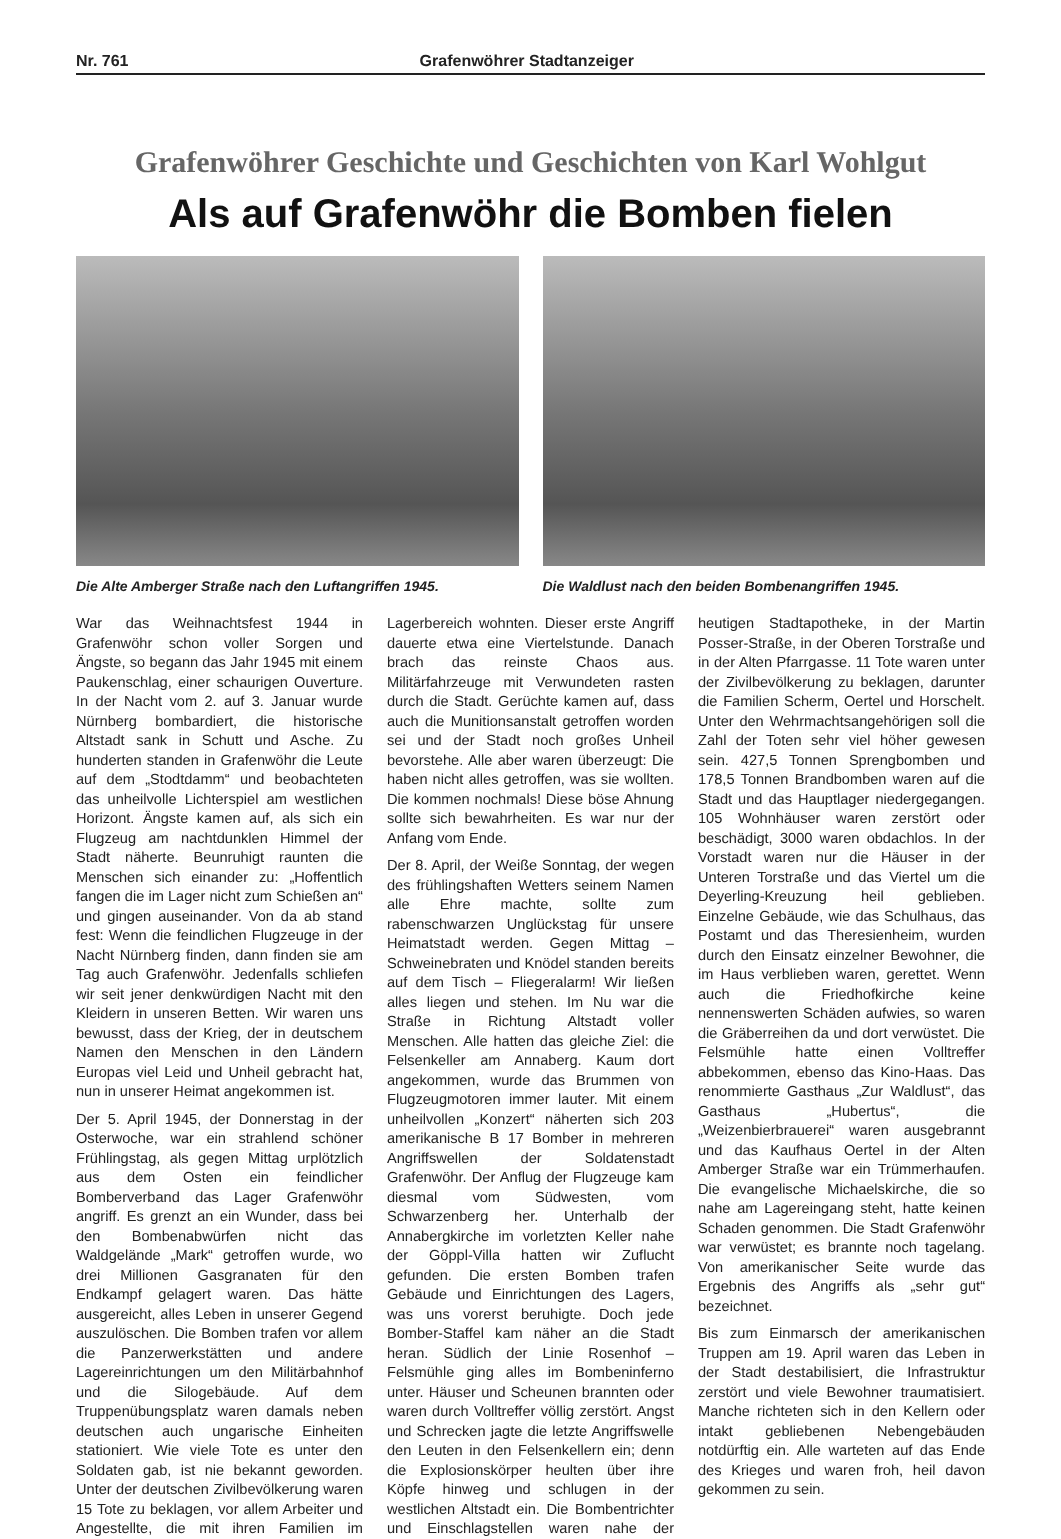Nr. 761 Grafenwöhrer Stadtanzeiger
Grafenwöhrer Geschichte und Geschichten von Karl Wohlgut
Als auf Grafenwöhr die Bomben fielen
Die Alte Amberger Straße nach den Luftangriffen 1945.
Die Waldlust nach den beiden Bombenangriffen 1945.
War das Weihnachtsfest 1944 in Grafenwöhr schon voller Sorgen und Ängste, so begann das Jahr 1945 mit einem Paukenschlag, einer schaurigen Ouverture. In der Nacht vom 2. auf 3. Januar wurde Nürnberg bombardiert, die historische Altstadt sank in Schutt und Asche. Zu hunderten standen in Grafenwöhr die Leute auf dem „Stodtdamm“ und beobachteten das unheilvolle Lichterspiel am westlichen Horizont. Ängste kamen auf, als sich ein Flugzeug am nachtdunklen Himmel der Stadt näherte. Beunruhigt raunten die Menschen sich einander zu: „Hoffentlich fangen die im Lager nicht zum Schießen an“ und gingen auseinander. Von da ab stand fest: Wenn die feindlichen Flugzeuge in der Nacht Nürnberg finden, dann finden sie am Tag auch Grafenwöhr. Jedenfalls schliefen wir seit jener denkwürdigen Nacht mit den Kleidern in unseren Betten. Wir waren uns bewusst, dass der Krieg, der in deutschem Namen den Menschen in den Ländern Europas viel Leid und Unheil gebracht hat, nun in unserer Heimat angekommen ist.
Der 5. April 1945, der Donnerstag in der Osterwoche, war ein strahlend schöner Frühlingstag, als gegen Mittag urplötzlich aus dem Osten ein feindlicher Bomberverband das Lager Grafenwöhr angriff. Es grenzt an ein Wunder, dass bei den Bombenabwürfen nicht das Waldgelände „Mark“ getroffen wurde, wo drei Millionen Gasgranaten für den Endkampf gelagert waren. Das hätte ausgereicht, alles Leben in unserer Gegend auszulöschen. Die Bomben trafen vor allem die Panzerwerkstätten und andere Lagereinrichtungen um den Militärbahnhof und die Silogebäude. Auf dem Truppenübungsplatz waren damals neben deutschen auch ungarische Einheiten stationiert. Wie viele Tote es unter den Soldaten gab, ist nie bekannt geworden. Unter der deutschen Zivilbevölkerung waren 15 Tote zu beklagen, vor allem Arbeiter und Angestellte, die mit ihren Familien im Lagerbereich wohnten. Dieser erste Angriff dauerte etwa eine Viertelstunde. Danach brach das reinste Chaos aus. Militärfahrzeuge mit Verwundeten rasten durch die Stadt. Gerüchte kamen auf, dass auch die Munitionsanstalt getroffen worden sei und der Stadt noch großes Unheil bevorstehe. Alle aber waren überzeugt: Die haben nicht alles getroffen, was sie wollten. Die kommen nochmals! Diese böse Ahnung sollte sich bewahrheiten. Es war nur der Anfang vom Ende.
Der 8. April, der Weiße Sonntag, der wegen des frühlingshaften Wetters seinem Namen alle Ehre machte, sollte zum rabenschwarzen Unglückstag für unsere Heimatstadt werden. Gegen Mittag – Schweinebraten und Knödel standen bereits auf dem Tisch – Fliegeralarm! Wir ließen alles liegen und stehen. Im Nu war die Straße in Richtung Altstadt voller Menschen. Alle hatten das gleiche Ziel: die Felsenkeller am Annaberg. Kaum dort angekommen, wurde das Brummen von Flugzeugmotoren immer lauter. Mit einem unheilvollen „Konzert“ näherten sich 203 amerikanische B 17 Bomber in mehreren Angriffswellen der Soldatenstadt Grafenwöhr. Der Anflug der Flugzeuge kam diesmal vom Südwesten, vom Schwarzenberg her. Unterhalb der Annabergkirche im vorletzten Keller nahe der Göppl-Villa hatten wir Zuflucht gefunden. Die ersten Bomben trafen Gebäude und Einrichtungen des Lagers, was uns vorerst beruhigte. Doch jede Bomber-Staffel kam näher an die Stadt heran. Südlich der Linie Rosenhof – Felsmühle ging alles im Bombeninferno unter. Häuser und Scheunen brannten oder waren durch Volltreffer völlig zerstört. Angst und Schrecken jagte die letzte Angriffswelle den Leuten in den Felsenkellern ein; denn die Explosionskörper heulten über ihre Köpfe hinweg und schlugen in der westlichen Altstadt ein. Die Bombentrichter und Einschlagstellen waren nahe der heutigen Stadtapotheke, in der Martin Posser-Straße, in der Oberen Torstraße und in der Alten Pfarrgasse. 11 Tote waren unter der Zivilbevölkerung zu beklagen, darunter die Familien Scherm, Oertel und Horschelt. Unter den Wehrmachtsangehörigen soll die Zahl der Toten sehr viel höher gewesen sein. 427,5 Tonnen Sprengbomben und 178,5 Tonnen Brandbomben waren auf die Stadt und das Hauptlager niedergegangen. 105 Wohnhäuser waren zerstört oder beschädigt, 3000 waren obdachlos. In der Vorstadt waren nur die Häuser in der Unteren Torstraße und das Viertel um die Deyerling-Kreuzung heil geblieben. Einzelne Gebäude, wie das Schulhaus, das Postamt und das Theresienheim, wurden durch den Einsatz einzelner Bewohner, die im Haus verblieben waren, gerettet. Wenn auch die Friedhofkirche keine nennenswerten Schäden aufwies, so waren die Gräberreihen da und dort verwüstet. Die Felsmühle hatte einen Volltreffer abbekommen, ebenso das Kino-Haas. Das renommierte Gasthaus „Zur Waldlust“, das Gasthaus „Hubertus“, die „Weizenbierbrauerei“ waren ausgebrannt und das Kaufhaus Oertel in der Alten Amberger Straße war ein Trümmerhaufen. Die evangelische Michaelskirche, die so nahe am Lagereingang steht, hatte keinen Schaden genommen. Die Stadt Grafenwöhr war verwüstet; es brannte noch tagelang. Von amerikanischer Seite wurde das Ergebnis des Angriffs als „sehr gut“ bezeichnet.
Bis zum Einmarsch der amerikanischen Truppen am 19. April waren das Leben in der Stadt destabilisiert, die Infrastruktur zerstört und viele Bewohner traumatisiert. Manche richteten sich in den Kellern oder intakt gebliebenen Nebengebäuden notdürftig ein. Alle warteten auf das Ende des Krieges und waren froh, heil davon gekommen zu sein.